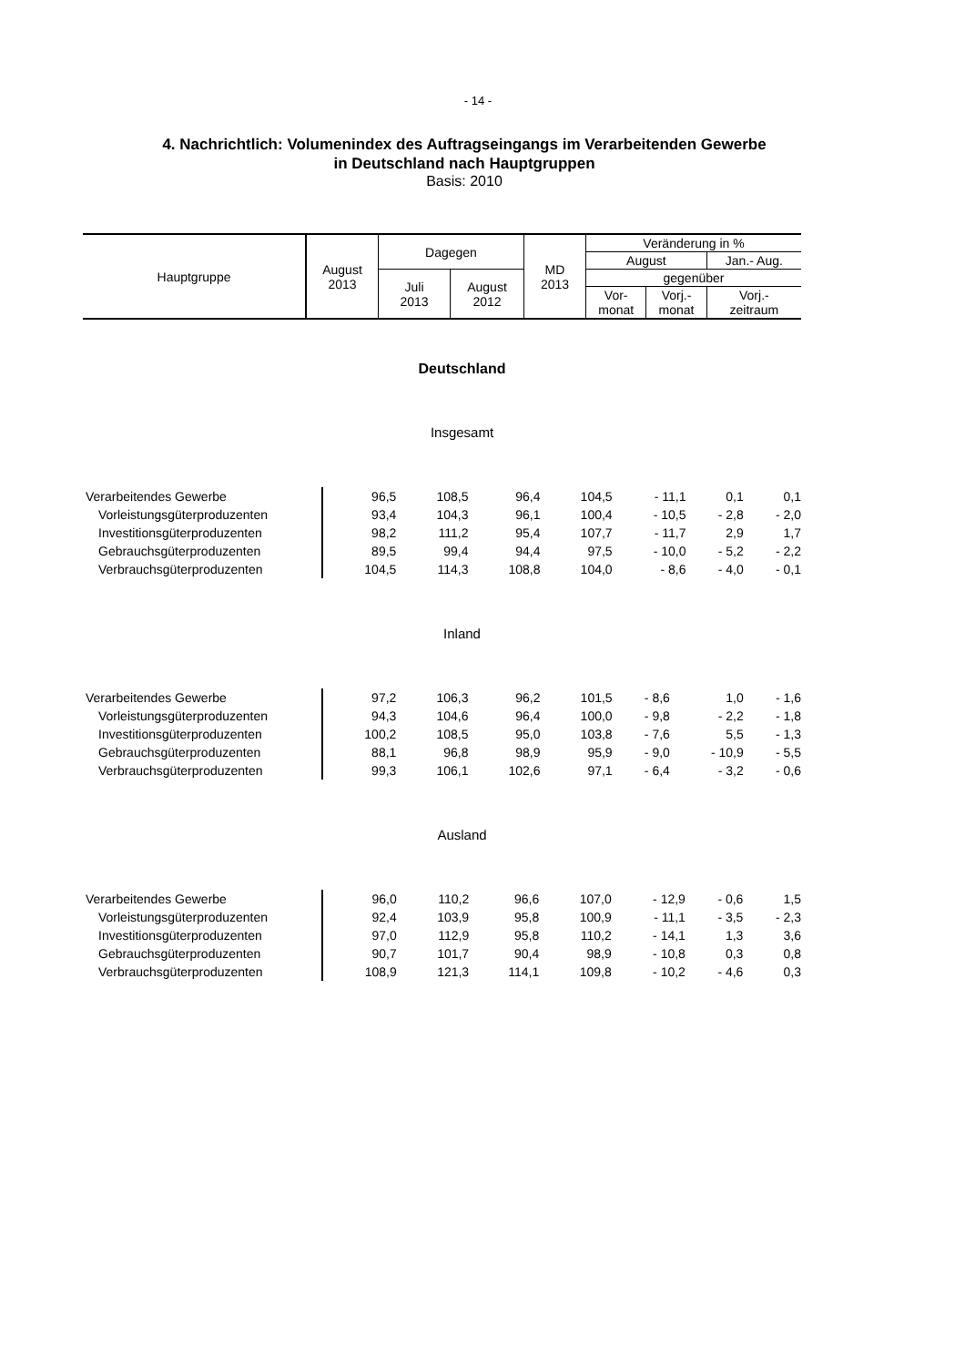- 14 -
4. Nachrichtlich: Volumenindex des Auftragseingangs im Verarbeitenden Gewerbe
in Deutschland nach Hauptgruppen
Basis: 2010
| Hauptgruppe | August 2013 | Dagegen | | MD 2013 | Veränderung in % | | |
| | | | | | August | | Jan.- Aug. |
| | | Juli 2013 | August 2012 | | gegenüber | | |
| | | | | | Vor- monat | Vorj.- monat | Vorj.- zeitraum |
Deutschland
Insgesamt
| Verarbeitendes Gewerbe | 96,5 | 108,5 | 96,4 | 104,5 | - 11,1 | 0,1 | 0,1 |
| Vorleistungsgüterproduzenten | 93,4 | 104,3 | 96,1 | 100,4 | - 10,5 | - 2,8 | - 2,0 |
| Investitionsgüterproduzenten | 98,2 | 111,2 | 95,4 | 107,7 | - 11,7 | 2,9 | 1,7 |
| Gebrauchsgüterproduzenten | 89,5 | 99,4 | 94,4 | 97,5 | - 10,0 | - 5,2 | - 2,2 |
| Verbrauchsgüterproduzenten | 104,5 | 114,3 | 108,8 | 104,0 | - 8,6 | - 4,0 | - 0,1 |
Inland
| Verarbeitendes Gewerbe | 97,2 | 106,3 | 96,2 | 101,5 | - 8,6 | 1,0 | - 1,6 |
| Vorleistungsgüterproduzenten | 94,3 | 104,6 | 96,4 | 100,0 | - 9,8 | - 2,2 | - 1,8 |
| Investitionsgüterproduzenten | 100,2 | 108,5 | 95,0 | 103,8 | - 7,6 | 5,5 | - 1,3 |
| Gebrauchsgüterproduzenten | 88,1 | 96,8 | 98,9 | 95,9 | - 9,0 | - 10,9 | - 5,5 |
| Verbrauchsgüterproduzenten | 99,3 | 106,1 | 102,6 | 97,1 | - 6,4 | - 3,2 | - 0,6 |
Ausland
| Verarbeitendes Gewerbe | 96,0 | 110,2 | 96,6 | 107,0 | - 12,9 | - 0,6 | 1,5 |
| Vorleistungsgüterproduzenten | 92,4 | 103,9 | 95,8 | 100,9 | - 11,1 | - 3,5 | - 2,3 |
| Investitionsgüterproduzenten | 97,0 | 112,9 | 95,8 | 110,2 | - 14,1 | 1,3 | 3,6 |
| Gebrauchsgüterproduzenten | 90,7 | 101,7 | 90,4 | 98,9 | - 10,8 | 0,3 | 0,8 |
| Verbrauchsgüterproduzenten | 108,9 | 121,3 | 114,1 | 109,8 | - 10,2 | - 4,6 | 0,3 |